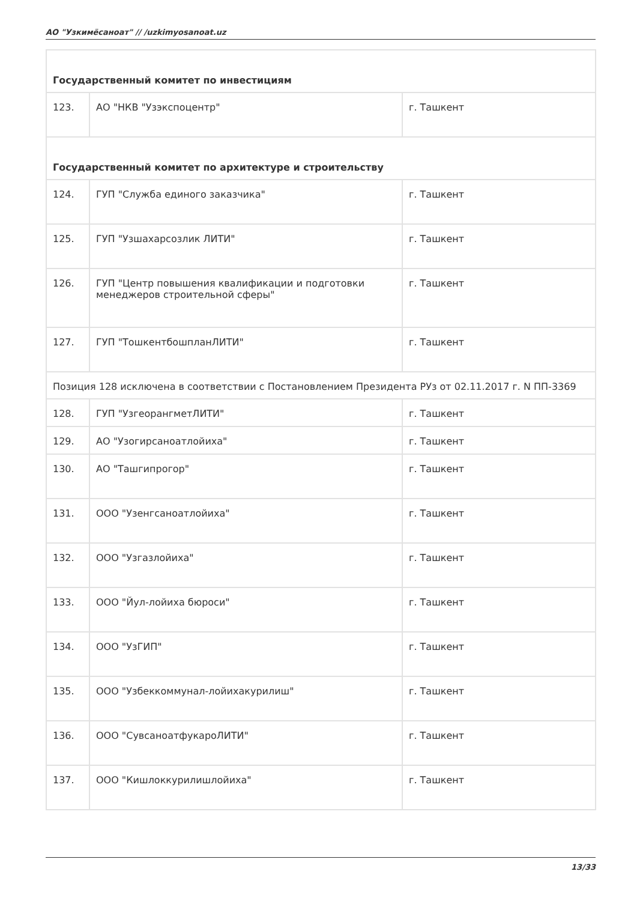АО "Узкимёсаноат" // /uzkimyosanoat.uz
| Государственный комитет по инвестициям | | |
| 123. | АО "НКВ "Узэкспоцентр" | г. Ташкент |
| Государственный комитет по архитектуре и строительству | | |
| 124. | ГУП "Служба единого заказчика" | г. Ташкент |
| 125. | ГУП "Узшахарсозлик ЛИТИ" | г. Ташкент |
| 126. | ГУП "Центр повышения квалификации и подготовки менеджеров строительной сферы" | г. Ташкент |
| 127. | ГУП "ТошкентбошпланЛИТИ" | г. Ташкент |
| Позиция 128 исключена в соответствии с Постановлением Президента РУз от 02.11.2017 г. N ПП-3369 | | |
| 128. | ГУП "УзгеорангметЛИТИ" | г. Ташкент |
| 129. | АО "Узогирсаноатлойиха" | г. Ташкент |
| 130. | АО "Ташгипрогор" | г. Ташкент |
| 131. | ООО "Узенгсаноатлойиха" | г. Ташкент |
| 132. | ООО "Узгазлойиха" | г. Ташкент |
| 133. | ООО "Йул-лойиха бюроси" | г. Ташкент |
| 134. | ООО "УзГИП" | г. Ташкент |
| 135. | ООО "Узбеккоммунал-лойихакурилиш" | г. Ташкент |
| 136. | ООО "СувсаноатфукароЛИТИ" | г. Ташкент |
| 137. | ООО "Кишлоккурилишлойиха" | г. Ташкент |
13/33